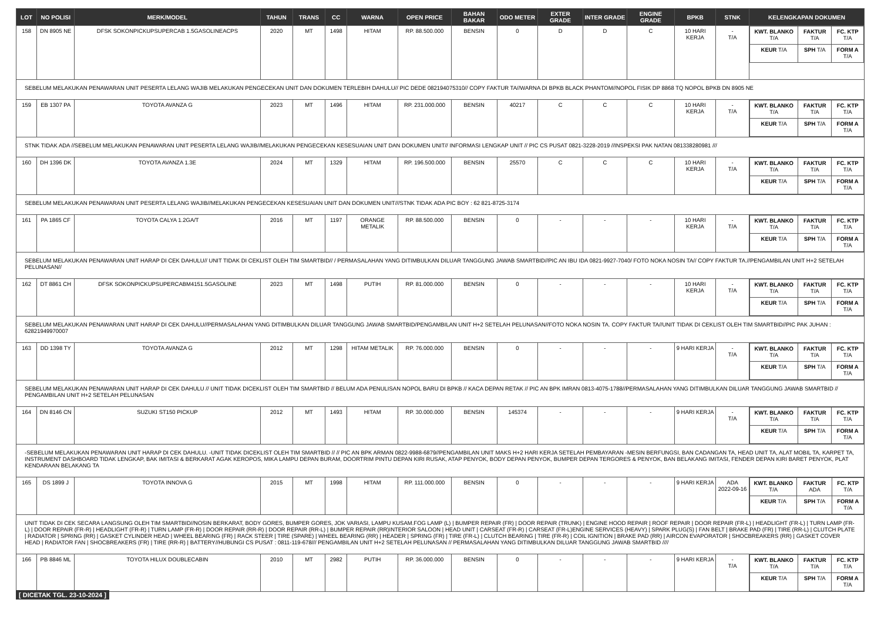| LOT | NO POLISI | MERK/MODEL | TAHUN | TRANS | CC | WARNA | OPEN PRICE | BAHAN BAKAR | ODO METER | EXTER GRADE | INTER GRADE | ENGINE GRADE | BPKB | STNK | KELENGKAPAN DOKUMEN |
| --- | --- | --- | --- | --- | --- | --- | --- | --- | --- | --- | --- | --- | --- | --- | --- |
| 158 | DN 8905 NE | DFSK SOKONPICKUPSUPERCAB 1.5GASOLINEACPS | 2020 | MT | 1498 | HITAM | RP. 88.500.000 | BENSIN | 0 | D | D | C | 10 HARI KERJA | - T/A | / KWT. BLANKO T/A / FAKTUR T/A / FC. KTP T/A / / KEUR T/A / SPH T/A / FORM A T/A / |
| SEBELUM MELAKUKAN PENAWARAN UNIT PESERTA LELANG WAJIB MELAKUKAN PENGECEKAN UNIT DAN DOKUMEN TERLEBIH DAHULU// PIC DEDE 082194075310// COPY FAKTUR TA//WARNA DI BPKB BLACK PHANTOM//NOPOL FISIK DP 8868 TQ NOPOL BPKB DN 8905 NE | | | | | | | | | | | | | | | |
| 159 | EB 1307 PA | TOYOTA AVANZA G | 2023 | MT | 1496 | HITAM | RP. 231.000.000 | BENSIN | 40217 | C | C | C | 10 HARI KERJA | - T/A | / KWT. BLANKO T/A / FAKTUR T/A / FC. KTP T/A / / KEUR T/A / SPH T/A / FORM A T/A / |
| STNK TIDAK ADA //SEBELUM MELAKUKAN PENAWARAN UNIT PESERTA LELANG WAJIB//MELAKUKAN PENGECEKAN KESESUAIAN UNIT DAN DOKUMEN UNIT// INFORMASI LENGKAP UNIT // PIC CS PUSAT 0821-3228-2019 //INSPEKSI PAK NATAN 081338280981 /// | | | | | | | | | | | | | | | |
| 160 | DH 1396 DK | TOYOTA AVANZA 1.3E | 2024 | MT | 1329 | HITAM | RP. 196.500.000 | BENSIN | 25570 | C | C | C | 10 HARI KERJA | - T/A | / KWT. BLANKO T/A / FAKTUR T/A / FC. KTP T/A / / KEUR T/A / SPH T/A / FORM A T/A / |
| SEBELUM MELAKUKAN PENAWARAN UNIT PESERTA LELANG WAJIB//MELAKUKAN PENGECEKAN KESESUAIAN UNIT DAN DOKUMEN UNIT///STNK TIDAK ADA PIC BOY : 62 821-8725-3174 | | | | | | | | | | | | | | | |
| 161 | PA 1865 CF | TOYOTA CALYA 1.2GA/T | 2016 | MT | 1197 | ORANGE METALIK | RP. 88.500.000 | BENSIN | 0 | - | - | - | 10 HARI KERJA | - T/A | / KWT. BLANKO T/A / FAKTUR T/A / FC. KTP T/A / / KEUR T/A / SPH T/A / FORM A T/A / |
| SEBELUM MELAKUKAN PENAWARAN UNIT HARAP DI CEK DAHULU// UNIT TIDAK DI CEKLIST OLEH TIM SMARTBID// / PERMASALAHAN YANG DITIMBULKAN DILUAR TANGGUNG JAWAB SMARTBID//PIC AN IBU IDA 0821-9927-7040/ FOTO NOKA NOSIN TA// COPY FAKTUR TA.//PENGAMBILAN UNIT H+2 SETELAH PELUNASAN// | | | | | | | | | | | | | | | |
| 162 | DT 8861 CH | DFSK SOKONPICKUPSUPERCABM4151.5GASOLINE | 2023 | MT | 1498 | PUTIH | RP. 81.000.000 | BENSIN | 0 | - | - | - | 10 HARI KERJA | - T/A | / KWT. BLANKO T/A / FAKTUR T/A / FC. KTP T/A / / KEUR T/A / SPH T/A / FORM A T/A / |
| SEBELUM MELAKUKAN PENAWARAN UNIT HARAP DI CEK DAHULU//PERMASALAHAN YANG DITIMBULKAN DILUAR TANGGUNG JAWAB SMARTBID/PENGAMBILAN UNIT H+2 SETELAH PELUNASAN//FOTO NOKA NOSIN TA. COPY FAKTUR TA//UNIT TIDAK DI CEKLIST OLEH TIM SMARTBID//PIC PAK JUHAN : 62821949970007 | | | | | | | | | | | | | | | |
| 163 | DD 1398 TY | TOYOTA AVANZA G | 2012 | MT | 1298 | HITAM METALIK | RP. 76.000.000 | BENSIN | 0 | - | - | - | 9 HARI KERJA | - T/A | / KWT. BLANKO T/A / FAKTUR T/A / FC. KTP T/A / / KEUR T/A / SPH T/A / FORM A T/A / |
| SEBELUM MELAKUKAN PENAWARAN UNIT HARAP DI CEK DAHULU // UNIT TIDAK DICEKLIST OLEH TIM SMARTBID // BELUM ADA PENULISAN NOPOL BARU DI BPKB // KACA DEPAN RETAK // PIC AN BPK IMRAN 0813-4075-1788//PERMASALAHAN YANG DITIMBULKAN DILUAR TANGGUNG JAWAB SMARTBID // PENGAMBILAN UNIT H+2 SETELAH PELUNASAN | | | | | | | | | | | | | | | |
| 164 | DN 8146 CN | SUZUKI ST150 PICKUP | 2012 | MT | 1493 | HITAM | RP. 30.000.000 | BENSIN | 145374 | - | - | - | 9 HARI KERJA | - T/A | / KWT. BLANKO T/A / FAKTUR T/A / FC. KTP T/A / / KEUR T/A / SPH T/A / FORM A T/A / |
| -SEBELUM MELAKUKAN PENAWARAN UNIT HARAP DI CEK DAHULU. -UNIT TIDAK DICEKLIST OLEH TIM SMARTBID // // PIC AN BPK ARMAN 0822-9988-6879//PENGAMBILAN UNIT MAKS H+2 HARI KERJA SETELAH PEMBAYARAN -MESIN BERFUNGSI, BAN CADANGAN TA, HEAD UNIT TA, ALAT MOBIL TA, KARPET TA, INSTRUMENT DASHBOARD TIDAK LENGKAP, BAK IMITASI & BERKARAT AGAK KEROPOS, MIKA LAMPU DEPAN BURAM, DOORTRIM PINTU DEPAN KIRI RUSAK, ATAP PENYOK, BODY DEPAN PENYOK, BUMPER DEPAN TERGORES & PENYOK, BAN BELAKANG IMITASI, FENDER DEPAN KIRI BARET PENYOK, PLAT KENDARAAN BELAKANG TA | | | | | | | | | | | | | | | |
| 165 | DS 1899 J | TOYOTA INNOVA G | 2015 | MT | 1998 | HITAM | RP. 111.000.000 | BENSIN | 0 | - | - | - | 9 HARI KERJA | ADA 2022-09-16 | / KWT. BLANKO T/A / FAKTUR ADA / FC. KTP T/A / / KEUR T/A / SPH T/A / FORM A T/A / |
| UNIT TIDAK DI CEK SECARA LANGSUNG OLEH TIM SMARTBID//NOSIN BERKARAT, BODY GORES, BUMPER GORES, JOK VARIASI, LAMPU KUSAM.FOG LAMP (L) / BUMPER REPAIR (FR) / DOOR REPAIR (TRUNK) / ENGINE HOOD REPAIR / ROOF REPAIR / DOOR REPAIR (FR-L) / HEADLIGHT (FR-L) / TURN LAMP (FR-L) / DOOR REPAIR (FR-R) / HEADLIGHT (FR-R) / TURN LAMP (FR-R) / DOOR REPAIR (RR-R) / DOOR REPAIR (RR-L) / BUMPER REPAIR (RR)INTERIOR SALOON / HEAD UNIT / CARSEAT (FR-R) / CARSEAT (FR-L)ENGINE SERVICES (HEAVY) / SPARK PLUG(S) / FAN BELT / BRAKE PAD (FR) / TIRE (RR-L) / CLUTCH PLATE / RADIATOR / SPRING (RR) / GASKET CYLINDER HEAD / WHEEL BEARING (FR) / RACK STEER / TIRE (SPARE) / WHEEL BEARING (RR) / HEADER / SPRING (FR) / TIRE (FR-L) / CLUTCH BEARING / TIRE (FR-R) / COIL IGNITION / BRAKE PAD (RR) / AIRCON EVAPORATOR / SHOCBREAKERS (RR) / GASKET COVER HEAD / RADIATOR FAN / SHOCBREAKERS (FR) / TIRE (RR-R) / BATTERY//HUBUNGI CS PUSAT : 0811-119-678/// PENGAMBILAN UNIT H+2 SETELAH PELUNASAN // PERMASALAHAN YANG DITIMBULKAN DILUAR TANGGUNG JAWAB SMARTBID //// | | | | | | | | | | | | | | | |
| 166 | PB 8846 ML | TOYOTA HILUX DOUBLECABIN | 2010 | MT | 2982 | PUTIH | RP. 36.000.000 | BENSIN | 0 | - | - | - | 9 HARI KERJA | - T/A | / KWT. BLANKO T/A / FAKTUR T/A / FC. KTP T/A / / KEUR T/A / SPH T/A / FORM A T/A / |
[ DICETAK TGL. 23-10-2024 ]